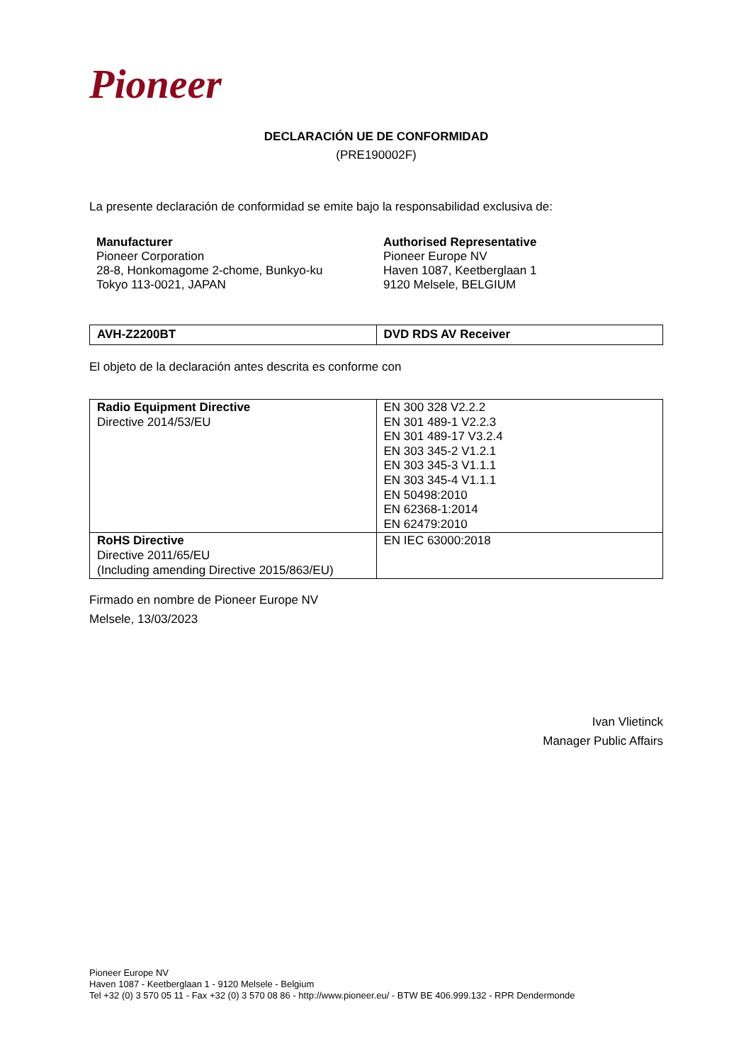Pioneer
DECLARACIÓN UE DE CONFORMIDAD
(PRE190002F)
La presente declaración de conformidad se emite bajo la responsabilidad exclusiva de:
Manufacturer
Pioneer Corporation
28-8, Honkomagome 2-chome, Bunkyo-ku
Tokyo 113-0021, JAPAN
Authorised Representative
Pioneer Europe NV
Haven 1087, Keetberglaan 1
9120 Melsele, BELGIUM
| AVH-Z2200BT | DVD RDS AV Receiver |
El objeto de la declaración antes descrita es conforme con
| Radio Equipment Directive Directive 2014/53/EU | EN 300 328 V2.2.2 EN 301 489-1 V2.2.3 EN 301 489-17 V3.2.4 EN 303 345-2 V1.2.1 EN 303 345-3 V1.1.1 EN 303 345-4 V1.1.1 EN 50498:2010 EN 62368-1:2014 EN 62479:2010 |
| RoHS Directive Directive 2011/65/EU (Including amending Directive 2015/863/EU) | EN IEC 63000:2018 |
Firmado en nombre de Pioneer Europe NV
Melsele, 13/03/2023
Ivan Vlietinck
Manager Public Affairs
Pioneer Europe NV
Haven 1087 - Keetberglaan 1 - 9120 Melsele - Belgium
Tel +32 (0) 3 570 05 11 - Fax +32 (0) 3 570 08 86 - http://www.pioneer.eu/ - BTW BE 406.999.132 - RPR Dendermonde